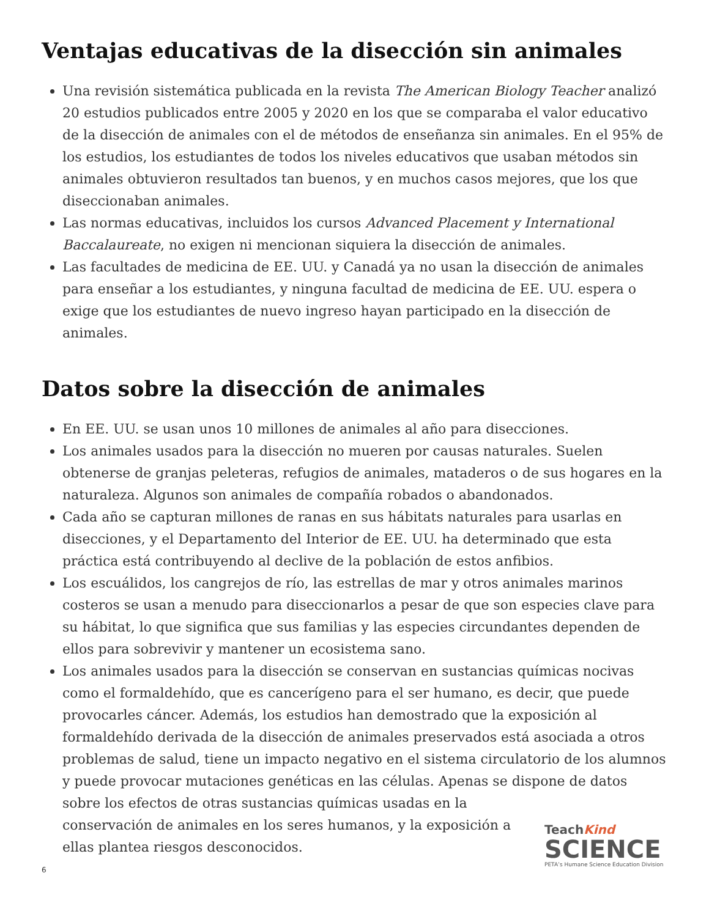Ventajas educativas de la disección sin animales
Una revisión sistemática publicada en la revista The American Biology Teacher analizó 20 estudios publicados entre 2005 y 2020 en los que se comparaba el valor educativo de la disección de animales con el de métodos de enseñanza sin animales. En el 95% de los estudios, los estudiantes de todos los niveles educativos que usaban métodos sin animales obtuvieron resultados tan buenos, y en muchos casos mejores, que los que diseccionaban animales.
Las normas educativas, incluidos los cursos Advanced Placement y International Baccalaureate, no exigen ni mencionan siquiera la disección de animales.
Las facultades de medicina de EE. UU. y Canadá ya no usan la disección de animales para enseñar a los estudiantes, y ninguna facultad de medicina de EE. UU. espera o exige que los estudiantes de nuevo ingreso hayan participado en la disección de animales.
Datos sobre la disección de animales
En EE. UU. se usan unos 10 millones de animales al año para disecciones.
Los animales usados para la disección no mueren por causas naturales. Suelen obtenerse de granjas peleteras, refugios de animales, mataderos o de sus hogares en la naturaleza. Algunos son animales de compañía robados o abandonados.
Cada año se capturan millones de ranas en sus hábitats naturales para usarlas en disecciones, y el Departamento del Interior de EE. UU. ha determinado que esta práctica está contribuyendo al declive de la población de estos anfibios.
Los escuálidos, los cangrejos de río, las estrellas de mar y otros animales marinos costeros se usan a menudo para diseccionarlos a pesar de que son especies clave para su hábitat, lo que significa que sus familias y las especies circundantes dependen de ellos para sobrevivir y mantener un ecosistema sano.
Los animales usados para la disección se conservan en sustancias químicas nocivas como el formaldehído, que es cancerígeno para el ser humano, es decir, que puede provocarles cáncer. Además, los estudios han demostrado que la exposición al formaldehído derivada de la disección de animales preservados está asociada a otros problemas de salud, tiene un impacto negativo en el sistema circulatorio de los alumnos y puede provocar mutaciones genéticas en las células. Apenas se dispone de datos sobre los efectos de otras sustancias químicas usadas en la
conservación de animales en los seres humanos, y la exposición a
ellas plantea riesgos desconocidos.
TeachKind
SCIENCE
PETA’s Humane Science Education Division
6